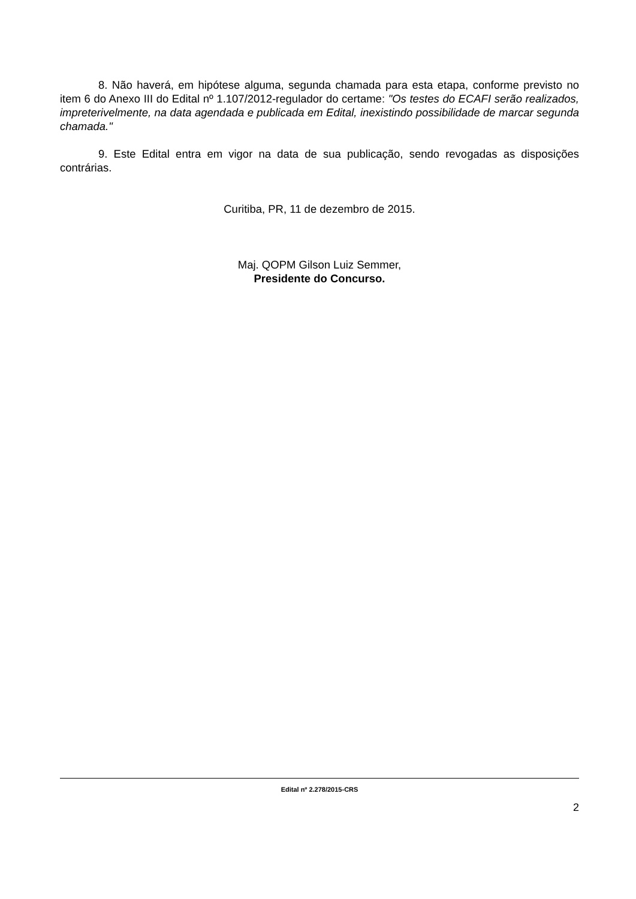8. Não haverá, em hipótese alguma, segunda chamada para esta etapa, conforme previsto no item 6 do Anexo III do Edital nº 1.107/2012-regulador do certame: "Os testes do ECAFI serão realizados, impreterivelmente, na data agendada e publicada em Edital, inexistindo possibilidade de marcar segunda chamada."
9. Este Edital entra em vigor na data de sua publicação, sendo revogadas as disposições contrárias.
Curitiba, PR, 11 de dezembro de 2015.
Maj. QOPM Gilson Luiz Semmer,
Presidente do Concurso.
Edital nº 2.278/2015-CRS
2